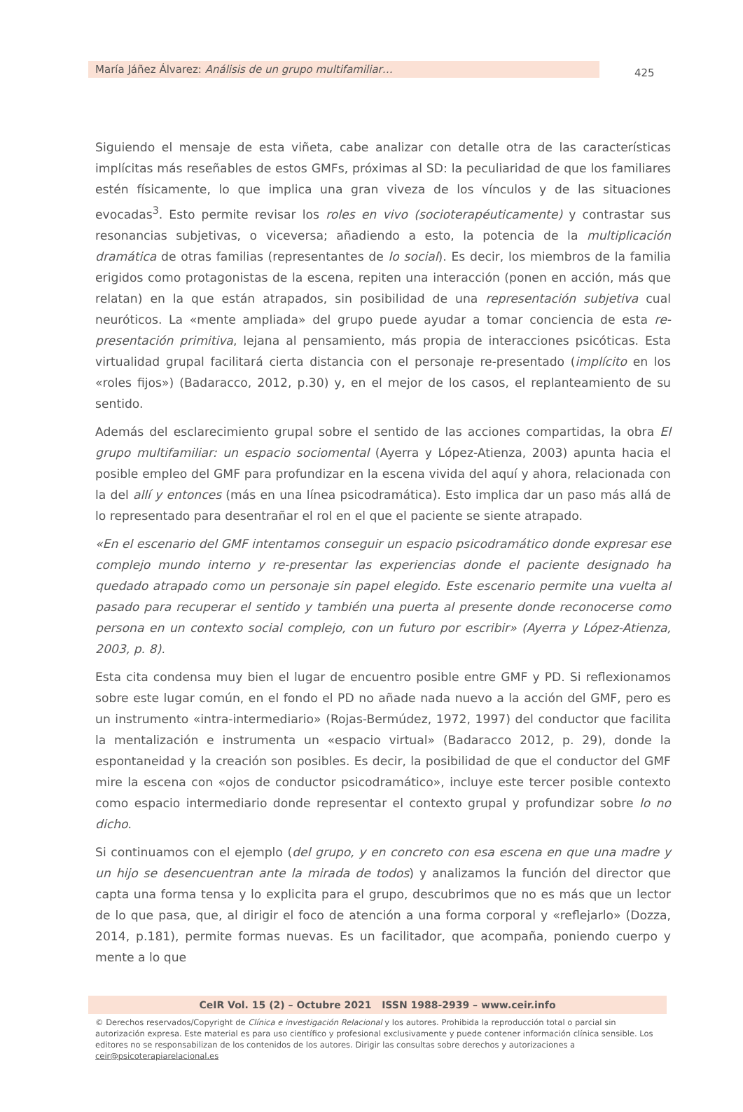María Jáñez Álvarez: Análisis de un grupo multifamiliar… 425
Siguiendo el mensaje de esta viñeta, cabe analizar con detalle otra de las características implícitas más reseñables de estos GMFs, próximas al SD: la peculiaridad de que los familiares estén físicamente, lo que implica una gran viveza de los vínculos y de las situaciones evocadas<sup>3</sup>. Esto permite revisar los roles en vivo (socioterapéuticamente) y contrastar sus resonancias subjetivas, o viceversa; añadiendo a esto, la potencia de la multiplicación dramática de otras familias (representantes de lo social). Es decir, los miembros de la familia erigidos como protagonistas de la escena, repiten una interacción (ponen en acción, más que relatan) en la que están atrapados, sin posibilidad de una representación subjetiva cual neuróticos. La «mente ampliada» del grupo puede ayudar a tomar conciencia de esta re-presentación primitiva, lejana al pensamiento, más propia de interacciones psicóticas. Esta virtualidad grupal facilitará cierta distancia con el personaje re-presentado (implícito en los «roles fijos») (Badaracco, 2012, p.30) y, en el mejor de los casos, el replanteamiento de su sentido.
Además del esclarecimiento grupal sobre el sentido de las acciones compartidas, la obra El grupo multifamiliar: un espacio sociomental (Ayerra y López-Atienza, 2003) apunta hacia el posible empleo del GMF para profundizar en la escena vivida del aquí y ahora, relacionada con la del allí y entonces (más en una línea psicodramática). Esto implica dar un paso más allá de lo representado para desentrañar el rol en el que el paciente se siente atrapado.
«En el escenario del GMF intentamos conseguir un espacio psicodramático donde expresar ese complejo mundo interno y re-presentar las experiencias donde el paciente designado ha quedado atrapado como un personaje sin papel elegido. Este escenario permite una vuelta al pasado para recuperar el sentido y también una puerta al presente donde reconocerse como persona en un contexto social complejo, con un futuro por escribir» (Ayerra y López-Atienza, 2003, p. 8).
Esta cita condensa muy bien el lugar de encuentro posible entre GMF y PD. Si reflexionamos sobre este lugar común, en el fondo el PD no añade nada nuevo a la acción del GMF, pero es un instrumento «intra-intermediario» (Rojas-Bermúdez, 1972, 1997) del conductor que facilita la mentalización e instrumenta un «espacio virtual» (Badaracco 2012, p. 29), donde la espontaneidad y la creación son posibles. Es decir, la posibilidad de que el conductor del GMF mire la escena con «ojos de conductor psicodramático», incluye este tercer posible contexto como espacio intermediario donde representar el contexto grupal y profundizar sobre lo no dicho.
Si continuamos con el ejemplo (del grupo, y en concreto con esa escena en que una madre y un hijo se desencuentran ante la mirada de todos) y analizamos la función del director que capta una forma tensa y lo explicita para el grupo, descubrimos que no es más que un lector de lo que pasa, que, al dirigir el foco de atención a una forma corporal y «reflejarlo» (Dozza, 2014, p.181), permite formas nuevas. Es un facilitador, que acompaña, poniendo cuerpo y mente a lo que
CeIR Vol. 15 (2) – Octubre 2021 ISSN 1988-2939 – www.ceir.info
© Derechos reservados/Copyright de Clínica e investigación Relacional y los autores. Prohibida la reproducción total o parcial sin autorización expresa. Este material es para uso científico y profesional exclusivamente y puede contener información clínica sensible. Los editores no se responsabilizan de los contenidos de los autores. Dirigir las consultas sobre derechos y autorizaciones a ceir@psicoterapiarelacional.es